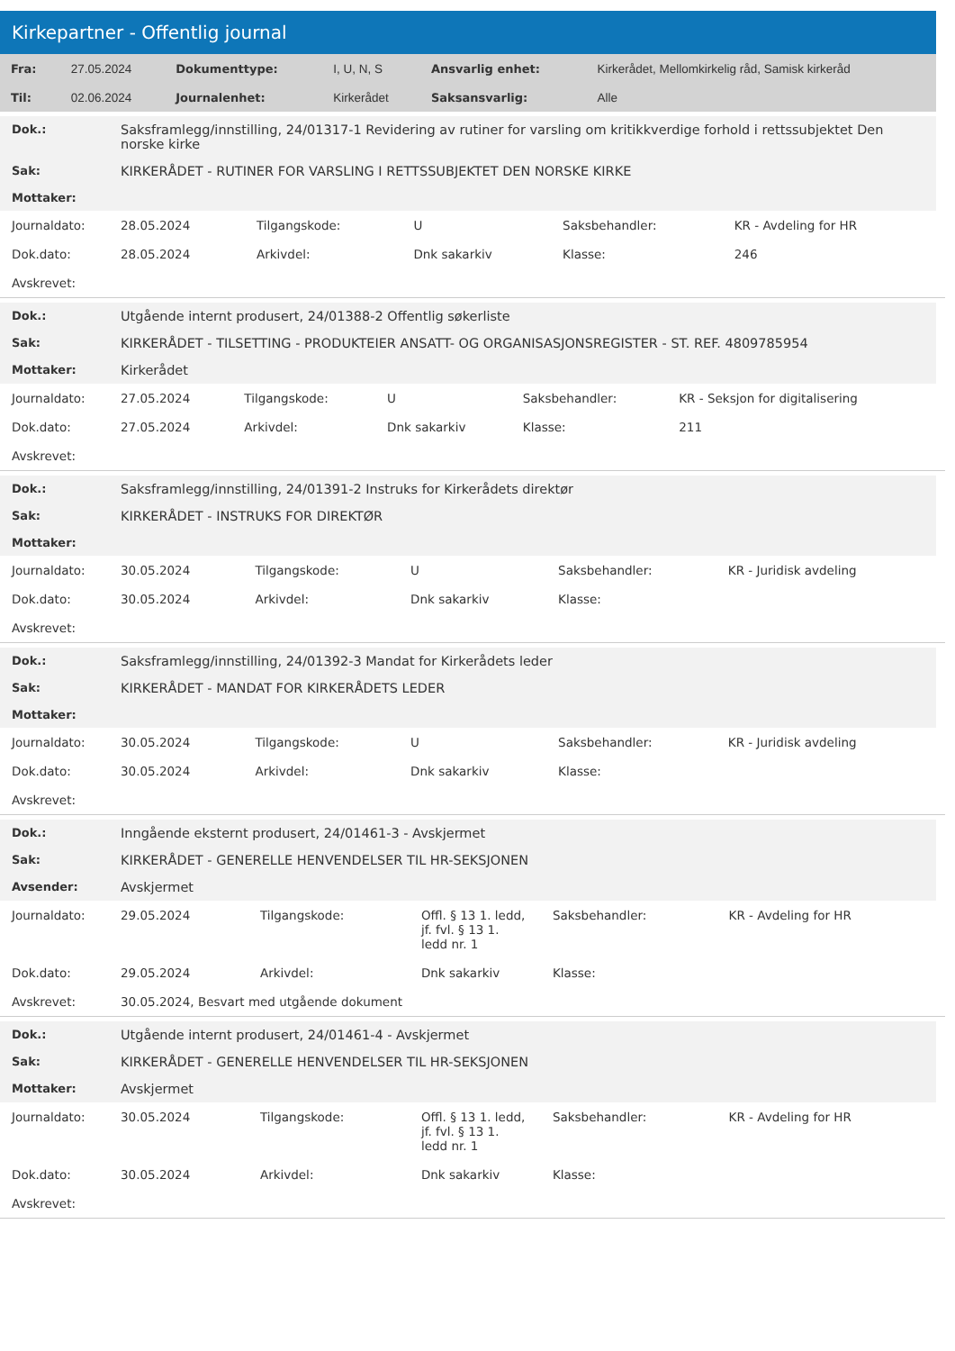Kirkepartner - Offentlig journal
| Fra: | 27.05.2024 | Dokumenttype: | I, U, N, S | Ansvarlig enhet: | Kirkerådet, Mellomkirkelig råd, Samisk kirkeråd |
| Til: | 02.06.2024 | Journalenhet: | Kirkerådet | Saksansvarlig: | Alle |
| Dok.: | Saksframlegg/innstilling, 24/01317-1 Revidering av rutiner for varsling om kritikkverdige forhold i rettssubjektet Den norske kirke |
| Sak: | KIRKERÅDET - RUTINER FOR VARSLING I RETTSSUBJEKTET DEN NORSKE KIRKE |
| Mottaker: | |
| Journaldato: | 28.05.2024 | Tilgangskode: | U | Saksbehandler: | KR - Avdeling for HR |
| Dok.dato: | 28.05.2024 | Arkivdel: | Dnk sakarkiv | Klasse: | 246 |
| Avskrevet: | | | | | |
| Dok.: | Utgående internt produsert, 24/01388-2 Offentlig søkerliste |
| Sak: | KIRKERÅDET - TILSETTING - PRODUKTEIER ANSATT- OG ORGANISASJONSREGISTER - ST. REF. 4809785954 |
| Mottaker: | Kirkerådet |
| Journaldato: | 27.05.2024 | Tilgangskode: | U | Saksbehandler: | KR - Seksjon for digitalisering |
| Dok.dato: | 27.05.2024 | Arkivdel: | Dnk sakarkiv | Klasse: | 211 |
| Avskrevet: | | | | | |
| Dok.: | Saksframlegg/innstilling, 24/01391-2 Instruks for Kirkerådets direktør |
| Sak: | KIRKERÅDET - INSTRUKS FOR DIREKTØR |
| Mottaker: | |
| Journaldato: | 30.05.2024 | Tilgangskode: | U | Saksbehandler: | KR - Juridisk avdeling |
| Dok.dato: | 30.05.2024 | Arkivdel: | Dnk sakarkiv | Klasse: | |
| Avskrevet: | | | | | |
| Dok.: | Saksframlegg/innstilling, 24/01392-3 Mandat for Kirkerådets leder |
| Sak: | KIRKERÅDET - MANDAT FOR KIRKERÅDETS LEDER |
| Mottaker: | |
| Journaldato: | 30.05.2024 | Tilgangskode: | U | Saksbehandler: | KR - Juridisk avdeling |
| Dok.dato: | 30.05.2024 | Arkivdel: | Dnk sakarkiv | Klasse: | |
| Avskrevet: | | | | | |
| Dok.: | Inngående eksternt produsert, 24/01461-3 - Avskjermet |
| Sak: | KIRKERÅDET - GENERELLE HENVENDELSER TIL HR-SEKSJONEN |
| Avsender: | Avskjermet |
| Journaldato: | 29.05.2024 | Tilgangskode: | Offl. § 13 1. ledd, jf. fvl. § 13 1. ledd nr. 1 | Saksbehandler: | KR - Avdeling for HR |
| Dok.dato: | 29.05.2024 | Arkivdel: | Dnk sakarkiv | Klasse: | |
| Avskrevet: | 30.05.2024, Besvart med utgående dokument | | | | |
| Dok.: | Utgående internt produsert, 24/01461-4 - Avskjermet |
| Sak: | KIRKERÅDET - GENERELLE HENVENDELSER TIL HR-SEKSJONEN |
| Mottaker: | Avskjermet |
| Journaldato: | 30.05.2024 | Tilgangskode: | Offl. § 13 1. ledd, jf. fvl. § 13 1. ledd nr. 1 | Saksbehandler: | KR - Avdeling for HR |
| Dok.dato: | 30.05.2024 | Arkivdel: | Dnk sakarkiv | Klasse: | |
| Avskrevet: | | | | | |